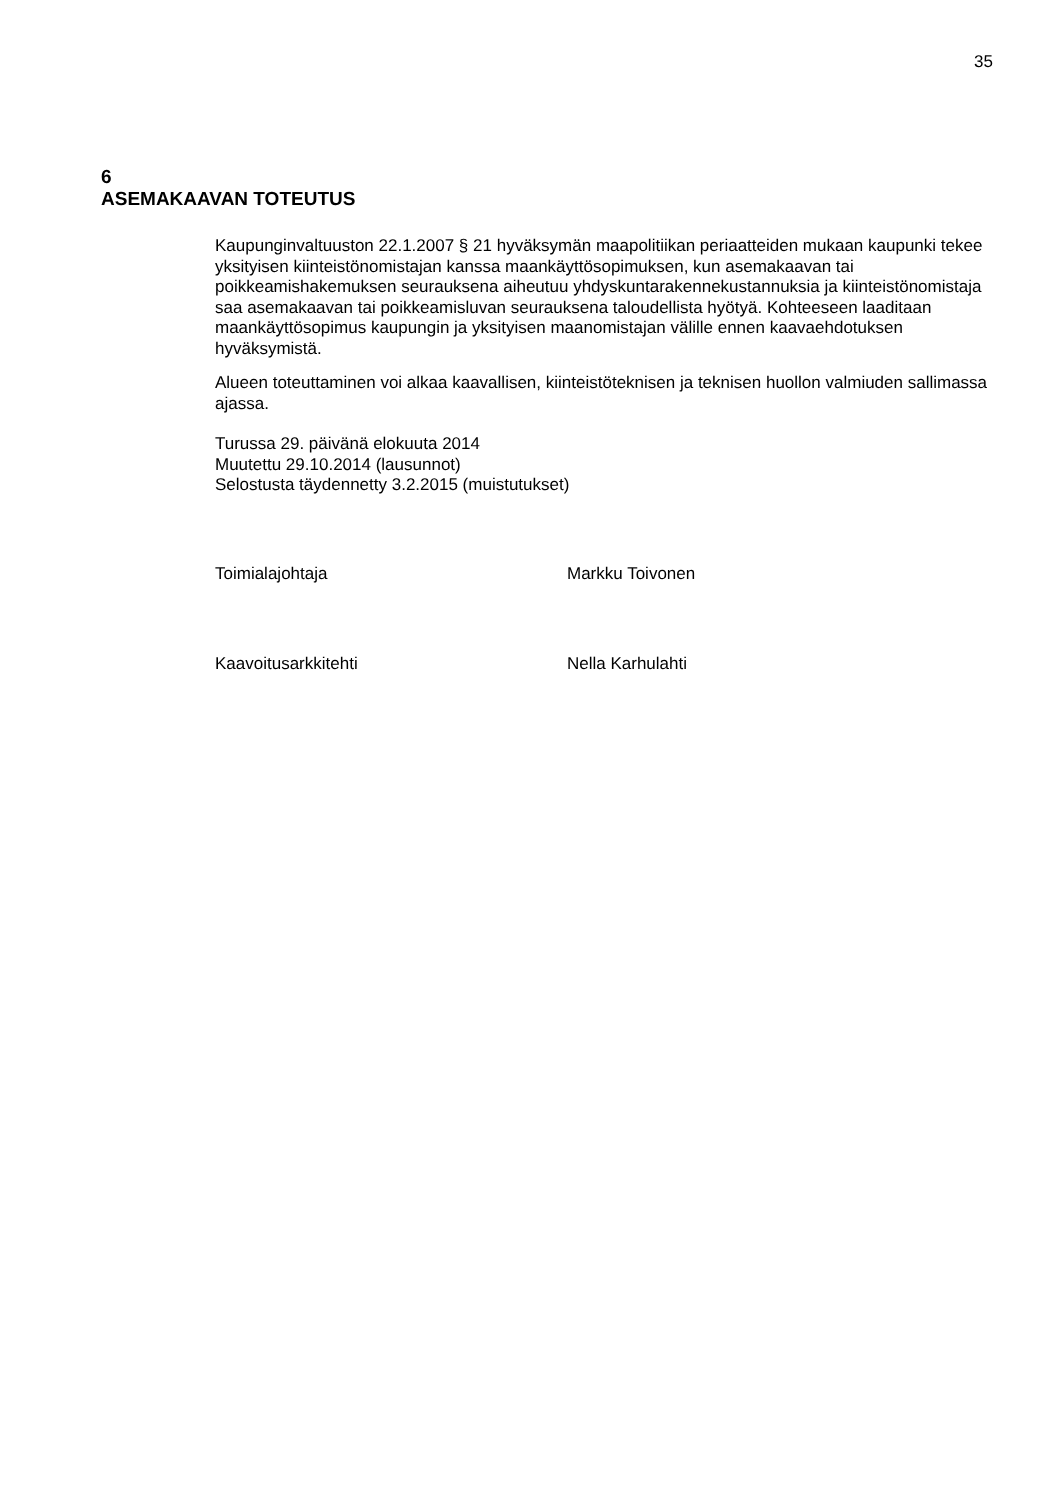35
6
ASEMAKAAVAN TOTEUTUS
Kaupunginvaltuuston 22.1.2007 § 21 hyväksymän maapolitiikan periaatteiden mukaan kaupunki tekee yksityisen kiinteistönomistajan kanssa maankäyttösopimuksen, kun ase­makaavan tai poikkeamishakemuksen seurauksena aiheutuu yhdyskuntarakennekustan­nuksia ja kiinteistönomistaja saa asemakaavan tai poikkeamisluvan seurauksena talou­dellista hyötyä. Kohteeseen laaditaan maankäyttösopimus kaupungin ja yksityisen maan­omistajan välille ennen kaavaehdotuksen hyväksymistä.
Alueen toteuttaminen voi alkaa kaavallisen, kiinteistöteknisen ja teknisen huollon valmiu­den sallimassa ajassa.
Turussa 29. päivänä elokuuta 2014
Muutettu 29.10.2014 (lausunnot)
Selostusta täydennetty 3.2.2015 (muistutukset)
Toimialajohtaja Markku Toivonen
Kaavoitusarkkitehti Nella Karhulahti